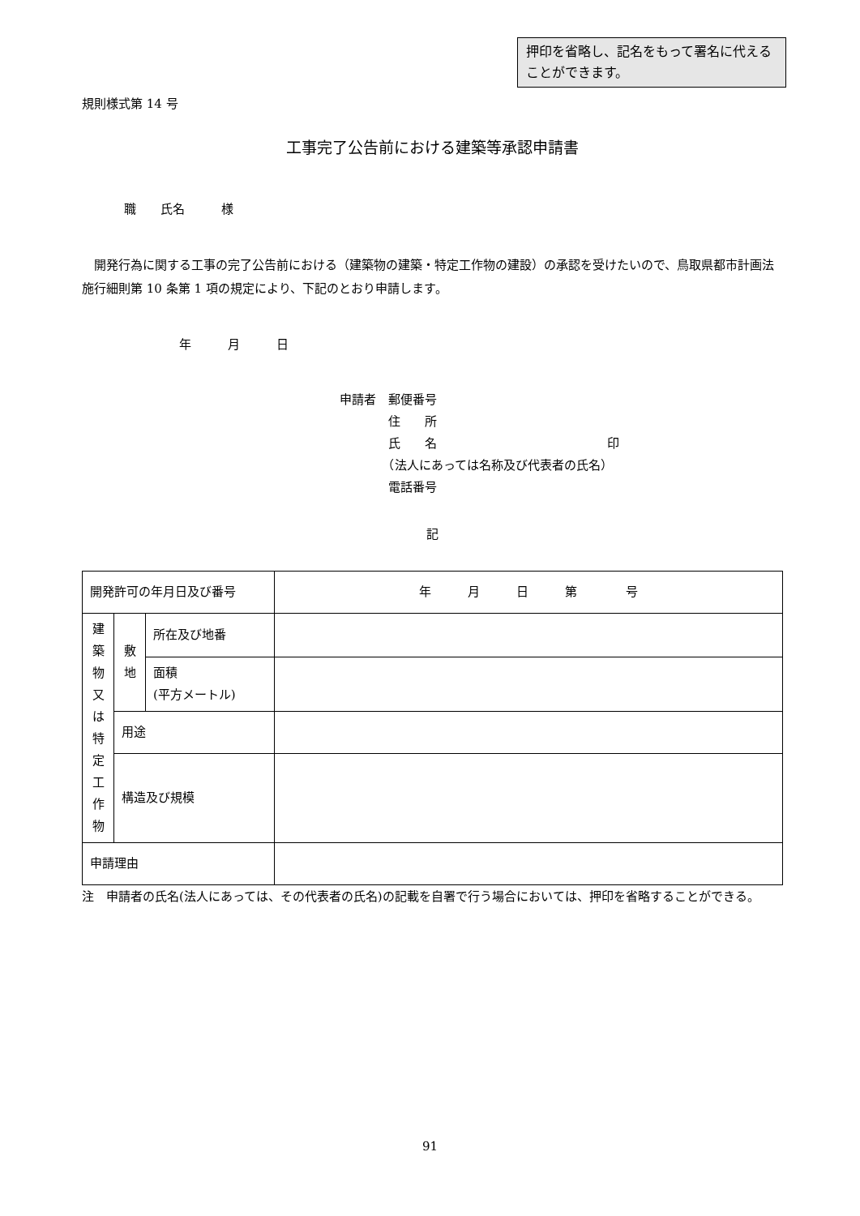押印を省略し、記名をもって署名に代えることができます。
規則様式第 14 号
工事完了公告前における建築等承認申請書
職　　氏名　　　様
　開発行為に関する工事の完了公告前における（建築物の建築・特定工作物の建設）の承認を受けたいので、鳥取県都市計画法施行細則第 10 条第 1 項の規定により、下記のとおり申請します。
年　　　月　　　日
申請者　郵便番号
　　　　住　　所
　　　　氏　　名　　　　　　　　　　　　　　印
　　　　（法人にあっては名称及び代表者の氏名）
　　　　電話番号
記
| 開発許可の年月日及び番号 | | | 年 月 日 第 号 |
| 建 築 物 又 は 特 定 工 作 物 | 敷 地 | 所在及び地番 | |
| | | 面積 (平方メートル) | |
| | 用途 | | |
| | 構造及び規模 | | |
| 申請理由 | | | |
注　申請者の氏名(法人にあっては、その代表者の氏名)の記載を自署で行う場合においては、押印を省略することができる。
91